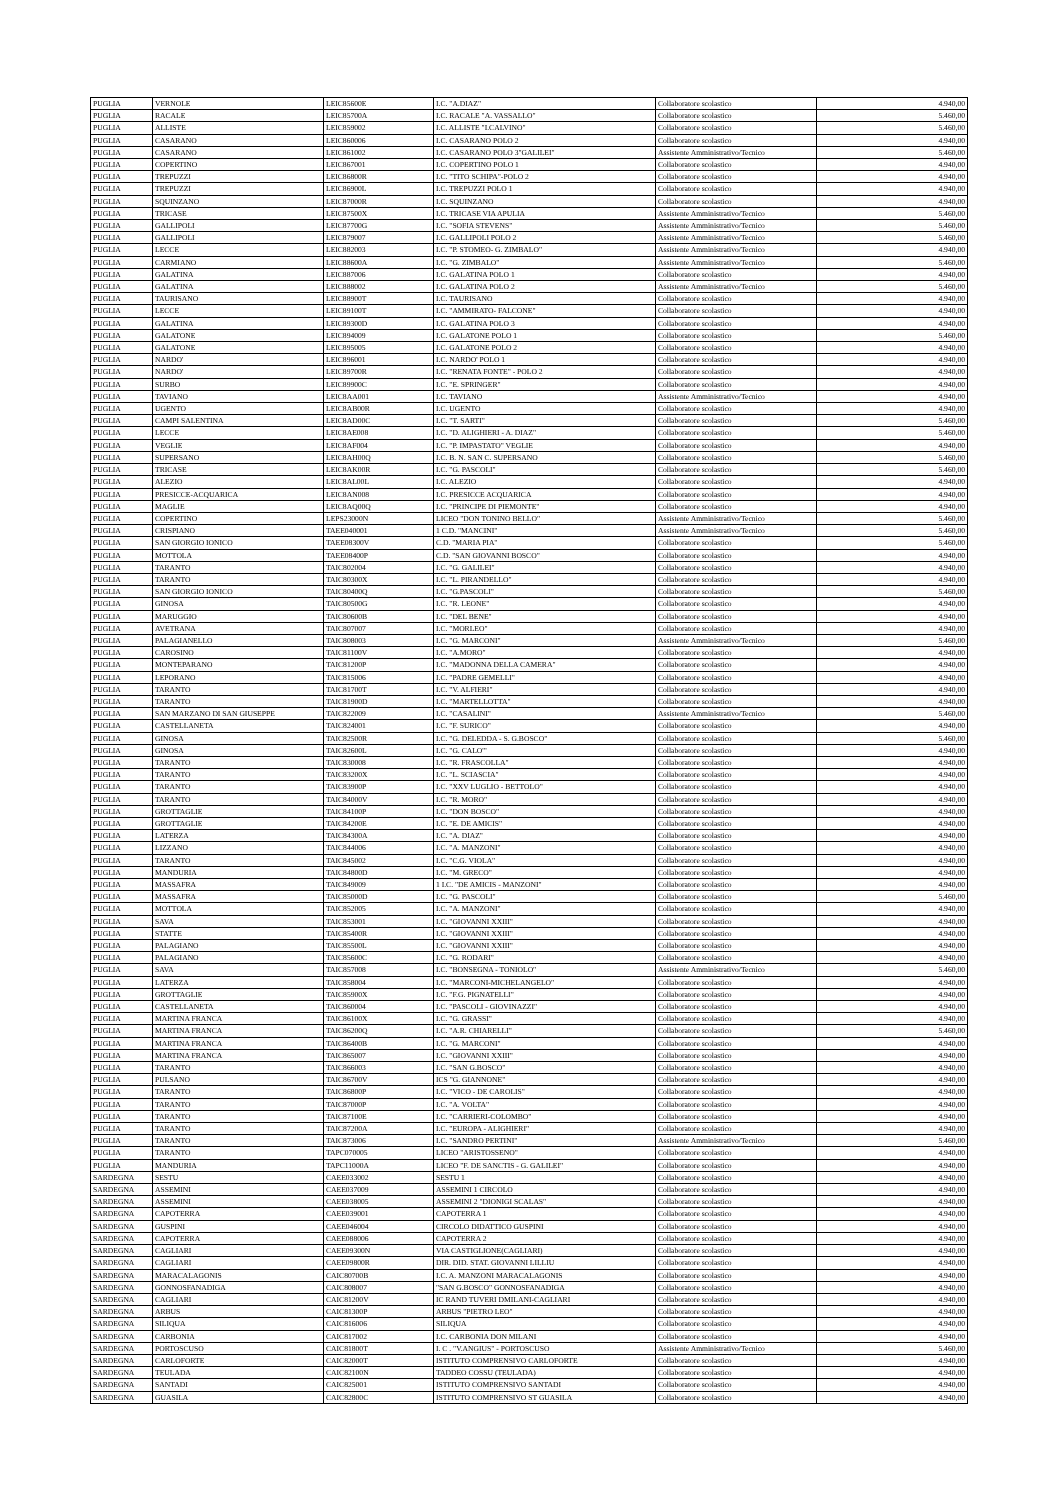| PUGLIA | VERNOLE | LEIC85600E | I.C. "A.DIAZ" | Collaboratore scolastico | 4.940,00 |
| PUGLIA | RACALE | LEIC85700A | I.C. RACALE "A. VASSALLO" | Collaboratore scolastico | 5.460,00 |
| PUGLIA | ALLISTE | LEIC859002 | I.C. ALLISTE "I.CALVINO" | Collaboratore scolastico | 5.460,00 |
| PUGLIA | CASARANO | LEIC860006 | I.C. CASARANO POLO 2 | Collaboratore scolastico | 4.940,00 |
| PUGLIA | CASARANO | LEIC861002 | I.C. CASARANO POLO 3"GALILEI" | Assistente Amministrativo/Tecnico | 5.460,00 |
| PUGLIA | COPERTINO | LEIC867001 | I.C. COPERTINO POLO 1 | Collaboratore scolastico | 4.940,00 |
| PUGLIA | TREPUZZI | LEIC86800R | I.C. "TITO SCHIPA"-POLO 2 | Collaboratore scolastico | 4.940,00 |
| PUGLIA | TREPUZZI | LEIC86900L | I.C. TREPUZZI POLO 1 | Collaboratore scolastico | 4.940,00 |
| PUGLIA | SQUINZANO | LEIC87000R | I.C. SQUINZANO | Collaboratore scolastico | 4.940,00 |
| PUGLIA | TRICASE | LEIC87500X | I.C. TRICASE VIA APULIA | Assistente Amministrativo/Tecnico | 5.460,00 |
| PUGLIA | GALLIPOLI | LEIC87700G | I.C. "SOFIA STEVENS" | Assistente Amministrativo/Tecnico | 5.460,00 |
| PUGLIA | GALLIPOLI | LEIC879007 | I.C. GALLIPOLI POLO 2 | Assistente Amministrativo/Tecnico | 5.460,00 |
| PUGLIA | LECCE | LEIC882003 | I.C. "P. STOMEO- G. ZIMBALO" | Assistente Amministrativo/Tecnico | 4.940,00 |
| PUGLIA | CARMIANO | LEIC88600A | I.C. "G. ZIMBALO" | Assistente Amministrativo/Tecnico | 5.460,00 |
| PUGLIA | GALATINA | LEIC887006 | I.C. GALATINA POLO 1 | Collaboratore scolastico | 4.940,00 |
| PUGLIA | GALATINA | LEIC888002 | I.C. GALATINA POLO 2 | Assistente Amministrativo/Tecnico | 5.460,00 |
| PUGLIA | TAURISANO | LEIC88900T | I.C. TAURISANO | Collaboratore scolastico | 4.940,00 |
| PUGLIA | LECCE | LEIC89100T | I.C. "AMMIRATO- FALCONE" | Collaboratore scolastico | 4.940,00 |
| PUGLIA | GALATINA | LEIC89300D | I.C. GALATINA POLO 3 | Collaboratore scolastico | 4.940,00 |
| PUGLIA | GALATONE | LEIC894009 | I.C. GALATONE POLO 1 | Collaboratore scolastico | 5.460,00 |
| PUGLIA | GALATONE | LEIC895005 | I.C. GALATONE POLO 2 | Collaboratore scolastico | 4.940,00 |
| PUGLIA | NARDO' | LEIC896001 | I.C. NARDO' POLO 1 | Collaboratore scolastico | 4.940,00 |
| PUGLIA | NARDO' | LEIC89700R | I.C. "RENATA FONTE" - POLO 2 | Collaboratore scolastico | 4.940,00 |
| PUGLIA | SURBO | LEIC89900C | I.C. "E. SPRINGER" | Collaboratore scolastico | 4.940,00 |
| PUGLIA | TAVIANO | LEIC8AA001 | I.C. TAVIANO | Assistente Amministrativo/Tecnico | 4.940,00 |
| PUGLIA | UGENTO | LEIC8AB00R | I.C. UGENTO | Collaboratore scolastico | 4.940,00 |
| PUGLIA | CAMPI SALENTINA | LEIC8AD00C | I.C. "T. SARTI" | Collaboratore scolastico | 5.460,00 |
| PUGLIA | LECCE | LEIC8AE008 | I.C. "D. ALIGHIERI - A. DIAZ" | Collaboratore scolastico | 5.460,00 |
| PUGLIA | VEGLIE | LEIC8AF004 | I.C. "P. IMPASTATO" VEGLIE | Collaboratore scolastico | 4.940,00 |
| PUGLIA | SUPERSANO | LEIC8AH00Q | I.C. B. N. SAN C. SUPERSANO | Collaboratore scolastico | 5.460,00 |
| PUGLIA | TRICASE | LEIC8AK00R | I.C. "G. PASCOLI" | Collaboratore scolastico | 5.460,00 |
| PUGLIA | ALEZIO | LEIC8AL00L | I.C. ALEZIO | Collaboratore scolastico | 4.940,00 |
| PUGLIA | PRESICCE-ACQUARICA | LEIC8AN008 | I.C. PRESICCE ACQUARICA | Collaboratore scolastico | 4.940,00 |
| PUGLIA | MAGLIE | LEIC8AQ00Q | I.C. "PRINCIPE DI PIEMONTE" | Collaboratore scolastico | 4.940,00 |
| PUGLIA | COPERTINO | LEPS23000N | LICEO "DON TONINO BELLO" | Assistente Amministrativo/Tecnico | 5.460,00 |
| PUGLIA | CRISPIANO | TAEE040001 | 1 C.D. "MANCINI" | Assistente Amministrativo/Tecnico | 5.460,00 |
| PUGLIA | SAN GIORGIO IONICO | TAEE08300V | C.D. "MARIA PIA" | Collaboratore scolastico | 5.460,00 |
| PUGLIA | MOTTOLA | TAEE08400P | C.D. "SAN GIOVANNI BOSCO" | Collaboratore scolastico | 4.940,00 |
| PUGLIA | TARANTO | TAIC802004 | I.C. "G. GALILEI" | Collaboratore scolastico | 4.940,00 |
| PUGLIA | TARANTO | TAIC80300X | I.C. "L. PIRANDELLO" | Collaboratore scolastico | 4.940,00 |
| PUGLIA | SAN GIORGIO IONICO | TAIC80400Q | I.C. "G.PASCOLI" | Collaboratore scolastico | 5.460,00 |
| PUGLIA | GINOSA | TAIC80500G | I.C. "R. LEONE" | Collaboratore scolastico | 4.940,00 |
| PUGLIA | MARUGGIO | TAIC80600B | I.C. "DEL BENE" | Collaboratore scolastico | 4.940,00 |
| PUGLIA | AVETRANA | TAIC807007 | I.C. "MORLEO" | Collaboratore scolastico | 4.940,00 |
| PUGLIA | PALAGIANELLO | TAIC808003 | I.C. "G. MARCONI" | Assistente Amministrativo/Tecnico | 5.460,00 |
| PUGLIA | CAROSINO | TAIC81100V | I.C. "A.MORO" | Collaboratore scolastico | 4.940,00 |
| PUGLIA | MONTEPARANO | TAIC81200P | I.C. "MADONNA DELLA CAMERA" | Collaboratore scolastico | 4.940,00 |
| PUGLIA | LEPORANO | TAIC815006 | I.C. "PADRE GEMELLI" | Collaboratore scolastico | 4.940,00 |
| PUGLIA | TARANTO | TAIC81700T | I.C. "V. ALFIERI" | Collaboratore scolastico | 4.940,00 |
| PUGLIA | TARANTO | TAIC81900D | I.C. "MARTELLOTTA" | Collaboratore scolastico | 4.940,00 |
| PUGLIA | SAN MARZANO DI SAN GIUSEPPE | TAIC822009 | I.C. "CASALINI" | Assistente Amministrativo/Tecnico | 5.460,00 |
| PUGLIA | CASTELLANETA | TAIC824001 | I.C. "F. SURICO" | Collaboratore scolastico | 4.940,00 |
| PUGLIA | GINOSA | TAIC82500R | I.C. "G. DELEDDA - S. G.BOSCO" | Collaboratore scolastico | 5.460,00 |
| PUGLIA | GINOSA | TAIC82600L | I.C. "G. CALO'" | Collaboratore scolastico | 4.940,00 |
| PUGLIA | TARANTO | TAIC830008 | I.C. "R. FRASCOLLA" | Collaboratore scolastico | 4.940,00 |
| PUGLIA | TARANTO | TAIC83200X | I.C. "L. SCIASCIA" | Collaboratore scolastico | 4.940,00 |
| PUGLIA | TARANTO | TAIC83900P | I.C. "XXV LUGLIO - BETTOLO" | Collaboratore scolastico | 4.940,00 |
| PUGLIA | TARANTO | TAIC84000V | I.C. "R. MORO" | Collaboratore scolastico | 4.940,00 |
| PUGLIA | GROTTAGLIE | TAIC84100P | I.C. "DON BOSCO" | Collaboratore scolastico | 4.940,00 |
| PUGLIA | GROTTAGLIE | TAIC84200E | I.C. "E. DE AMICIS" | Collaboratore scolastico | 4.940,00 |
| PUGLIA | LATERZA | TAIC84300A | I.C. "A. DIAZ" | Collaboratore scolastico | 4.940,00 |
| PUGLIA | LIZZANO | TAIC844006 | I.C. "A. MANZONI" | Collaboratore scolastico | 4.940,00 |
| PUGLIA | TARANTO | TAIC845002 | I.C. "C.G. VIOLA" | Collaboratore scolastico | 4.940,00 |
| PUGLIA | MANDURIA | TAIC84800D | I.C. "M. GRECO" | Collaboratore scolastico | 4.940,00 |
| PUGLIA | MASSAFRA | TAIC849009 | 1 I.C. "DE AMICIS - MANZONI" | Collaboratore scolastico | 4.940,00 |
| PUGLIA | MASSAFRA | TAIC85000D | I.C. "G. PASCOLI" | Collaboratore scolastico | 5.460,00 |
| PUGLIA | MOTTOLA | TAIC852005 | I.C. "A. MANZONI" | Collaboratore scolastico | 4.940,00 |
| PUGLIA | SAVA | TAIC853001 | I.C. "GIOVANNI XXIII" | Collaboratore scolastico | 4.940,00 |
| PUGLIA | STATTE | TAIC85400R | I.C. "GIOVANNI XXIII" | Collaboratore scolastico | 4.940,00 |
| PUGLIA | PALAGIANO | TAIC85500L | I.C. "GIOVANNI XXIII" | Collaboratore scolastico | 4.940,00 |
| PUGLIA | PALAGIANO | TAIC85600C | I.C. "G. RODARI" | Collaboratore scolastico | 4.940,00 |
| PUGLIA | SAVA | TAIC857008 | I.C. "BONSEGNA - TONIOLO" | Assistente Amministrativo/Tecnico | 5.460,00 |
| PUGLIA | LATERZA | TAIC858004 | I.C. "MARCONI-MICHELANGELO" | Collaboratore scolastico | 4.940,00 |
| PUGLIA | GROTTAGLIE | TAIC85900X | I.C. "F.G. PIGNATELLI" | Collaboratore scolastico | 4.940,00 |
| PUGLIA | CASTELLANETA | TAIC860004 | I.C. "PASCOLI - GIOVINAZZI" | Collaboratore scolastico | 4.940,00 |
| PUGLIA | MARTINA FRANCA | TAIC86100X | I.C. "G. GRASSI" | Collaboratore scolastico | 4.940,00 |
| PUGLIA | MARTINA FRANCA | TAIC86200Q | I.C. "A.R. CHIARELLI" | Collaboratore scolastico | 5.460,00 |
| PUGLIA | MARTINA FRANCA | TAIC86400B | I.C. "G. MARCONI" | Collaboratore scolastico | 4.940,00 |
| PUGLIA | MARTINA FRANCA | TAIC865007 | I.C. "GIOVANNI XXIII" | Collaboratore scolastico | 4.940,00 |
| PUGLIA | TARANTO | TAIC866003 | I.C. "SAN G.BOSCO" | Collaboratore scolastico | 4.940,00 |
| PUGLIA | PULSANO | TAIC86700V | ICS "G. GIANNONE" | Collaboratore scolastico | 4.940,00 |
| PUGLIA | TARANTO | TAIC86800P | I.C. "VICO - DE CAROLIS" | Collaboratore scolastico | 4.940,00 |
| PUGLIA | TARANTO | TAIC87000P | I.C. "A. VOLTA" | Collaboratore scolastico | 4.940,00 |
| PUGLIA | TARANTO | TAIC87100E | I.C. "CARRIERI-COLOMBO" | Collaboratore scolastico | 4.940,00 |
| PUGLIA | TARANTO | TAIC87200A | I.C. "EUROPA - ALIGHIERI" | Collaboratore scolastico | 4.940,00 |
| PUGLIA | TARANTO | TAIC873006 | I.C. "SANDRO PERTINI" | Assistente Amministrativo/Tecnico | 5.460,00 |
| PUGLIA | TARANTO | TAPC070005 | LICEO "ARISTOSSENO" | Collaboratore scolastico | 4.940,00 |
| PUGLIA | MANDURIA | TAPC11000A | LICEO "F. DE SANCTIS - G. GALILEI" | Collaboratore scolastico | 4.940,00 |
| SARDEGNA | SESTU | CAEE033002 | SESTU 1 | Collaboratore scolastico | 4.940,00 |
| SARDEGNA | ASSEMINI | CAEE037009 | ASSEMINI 1 CIRCOLO | Collaboratore scolastico | 4.940,00 |
| SARDEGNA | ASSEMINI | CAEE038005 | ASSEMINI 2 "DIONIGI SCALAS" | Collaboratore scolastico | 4.940,00 |
| SARDEGNA | CAPOTERRA | CAEE039001 | CAPOTERRA 1 | Collaboratore scolastico | 4.940,00 |
| SARDEGNA | GUSPINI | CAEE046004 | CIRCOLO DIDATTICO GUSPINI | Collaboratore scolastico | 4.940,00 |
| SARDEGNA | CAPOTERRA | CAEE088006 | CAPOTERRA 2 | Collaboratore scolastico | 4.940,00 |
| SARDEGNA | CAGLIARI | CAEE09300N | VIA CASTIGLIONE(CAGLIARI) | Collaboratore scolastico | 4.940,00 |
| SARDEGNA | CAGLIARI | CAEE09800R | DIR. DID. STAT. GIOVANNI LILLIU | Collaboratore scolastico | 4.940,00 |
| SARDEGNA | MARACALAGONIS | CAIC80700B | I.C. A. MANZONI MARACALAGONIS | Collaboratore scolastico | 4.940,00 |
| SARDEGNA | GONNOSFANADIGA | CAIC808007 | "SAN G.BOSCO" GONNOSFANADIGA | Collaboratore scolastico | 4.940,00 |
| SARDEGNA | CAGLIARI | CAIC81200V | IC RAND TUVERI DMILANI-CAGLIARI | Collaboratore scolastico | 4.940,00 |
| SARDEGNA | ARBUS | CAIC81300P | ARBUS "PIETRO LEO" | Collaboratore scolastico | 4.940,00 |
| SARDEGNA | SILIQUA | CAIC816006 | SILIQUA | Collaboratore scolastico | 4.940,00 |
| SARDEGNA | CARBONIA | CAIC817002 | I.C. CARBONIA DON MILANI | Collaboratore scolastico | 4.940,00 |
| SARDEGNA | PORTOSCUSO | CAIC81800T | I. C . "V.ANGIUS" - PORTOSCUSO | Assistente Amministrativo/Tecnico | 5.460,00 |
| SARDEGNA | CARLOFORTE | CAIC82000T | ISTITUTO COMPRENSIVO CARLOFORTE | Collaboratore scolastico | 4.940,00 |
| SARDEGNA | TEULADA | CAIC82100N | TADDEO COSSU (TEULADA) | Collaboratore scolastico | 4.940,00 |
| SARDEGNA | SANTADI | CAIC825001 | ISTITUTO COMPRENSIVO SANTADI | Collaboratore scolastico | 4.940,00 |
| SARDEGNA | GUASILA | CAIC82800C | ISTITUTO COMPRENSIVO ST GUASILA | Collaboratore scolastico | 4.940,00 |